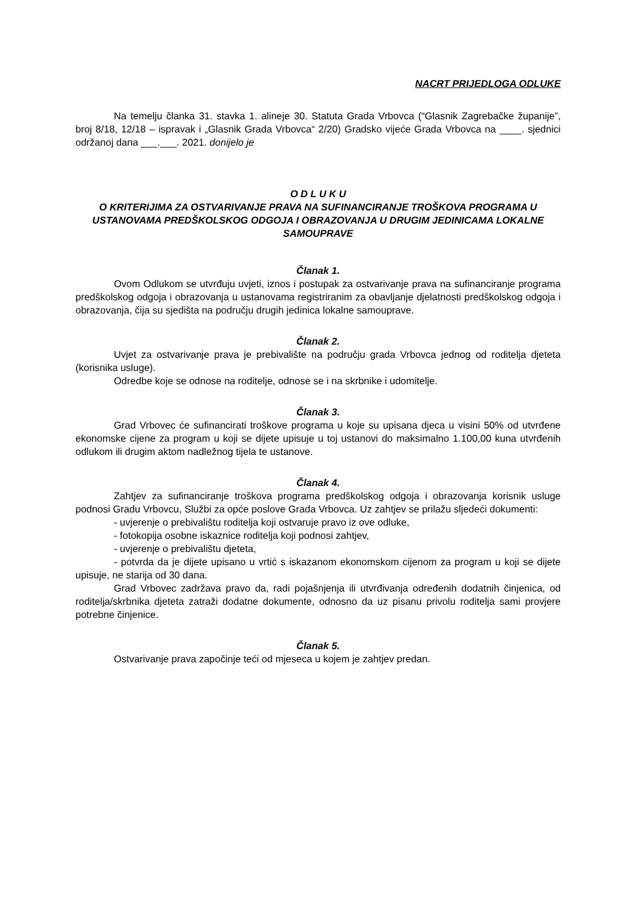NACRT PRIJEDLOGA ODLUKE
Na temelju članka 31. stavka 1. alineje 30. Statuta Grada Vrbovca (“Glasnik Zagrebačke županije”, broj 8/18, 12/18 – ispravak i „Glasnik Grada Vrbovca“ 2/20) Gradsko vijeće Grada Vrbovca na ____. sjednici održanoj dana ___.___. 2021. donijelo je
O D L U K U
O KRITERIJIMA ZA OSTVARIVANJE PRAVA NA SUFINANCIRANJE TROŠKOVA PROGRAMA U USTANOVAMA PREDŠKOLSKOG ODGOJA I OBRAZOVANJA U DRUGIM JEDINICAMA LOKALNE SAMOUPRAVE
Članak 1.
Ovom Odlukom se utvrđuju uvjeti, iznos i postupak za ostvarivanje prava na sufinanciranje programa predškolskog odgoja i obrazovanja u ustanovama registriranim za obavljanje djelatnosti predškolskog odgoja i obrazovanja, čija su sjedišta na području drugih jedinica lokalne samouprave.
Članak 2.
Uvjet za ostvarivanje prava je prebivalište na području grada Vrbovca jednog od roditelja djeteta (korisnika usluge).
Odredbe koje se odnose na roditelje, odnose se i na skrbnike i udomitelje.
Članak 3.
Grad Vrbovec će sufinancirati troškove programa u koje su upisana djeca u visini 50% od utvrđene ekonomske cijene za program u koji se dijete upisuje u toj ustanovi do maksimalno 1.100,00 kuna utvrđenih odlukom ili drugim aktom nadležnog tijela te ustanove.
Članak 4.
Zahtjev za sufinanciranje troškova programa predškolskog odgoja i obrazovanja korisnik usluge podnosi Gradu Vrbovcu, Službi za opće poslove Grada Vrbovca. Uz zahtjev se prilažu sljedeći dokumenti:
- uvjerenje o prebivalištu roditelja koji ostvaruje pravo iz ove odluke,
- fotokopija osobne iskaznice roditelja koji podnosi zahtjev,
- uvjerenje o prebivalištu djeteta,
- potvrda da je dijete upisano u vrtić s iskazanom ekonomskom cijenom za program u koji se dijete upisuje, ne starija od 30 dana.
Grad Vrbovec zadržava pravo da, radi pojašnjenja ili utvrđivanja određenih dodatnih činjenica, od roditelja/skrbnika djeteta zatraži dodatne dokumente, odnosno da uz pisanu privolu roditelja sami provjere potrebne činjenice.
Članak 5.
Ostvarivanje prava započinje teći od mjeseca u kojem je zahtjev predan.